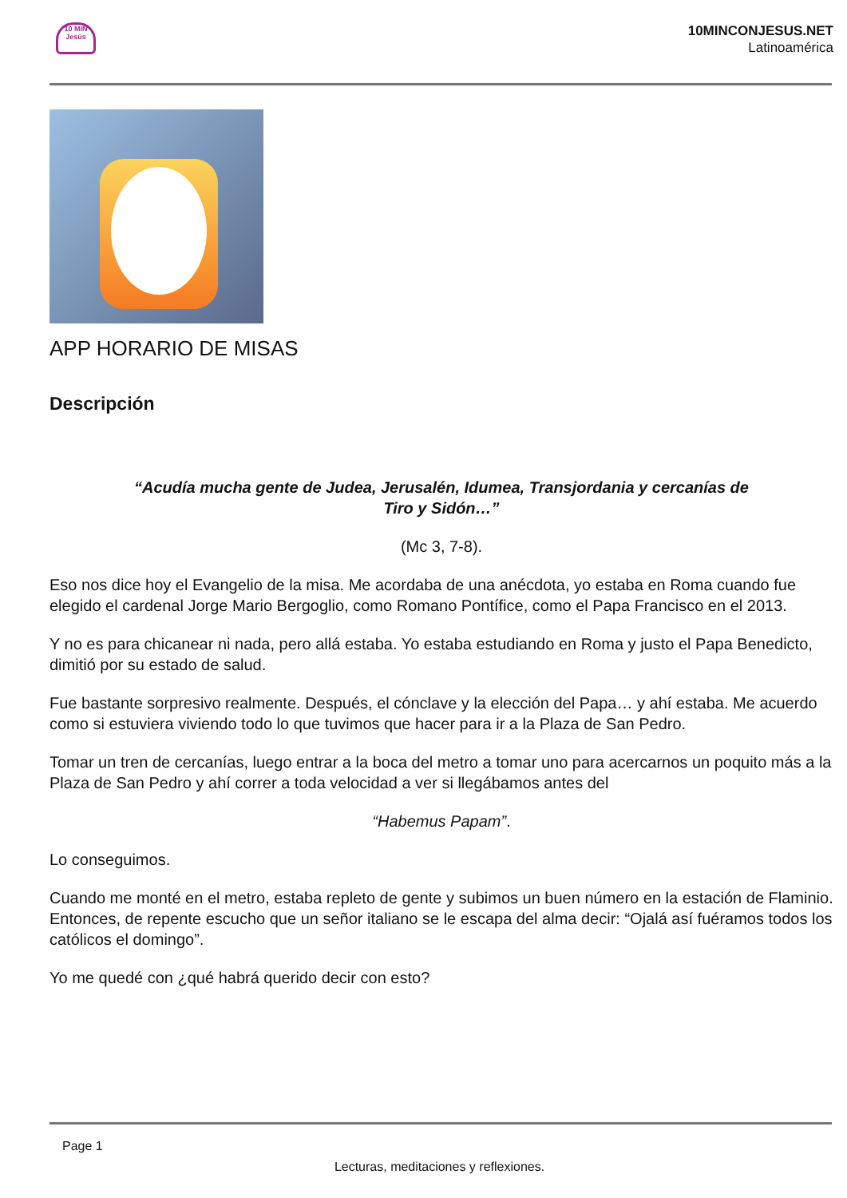10 MIN Jesús
10MINCONJESUS.NET
Latinoamérica
APP HORARIO DE MISAS
Descripción
“Acudía mucha gente de Judea, Jerusalén, Idumea, Transjordania y cercanías de
Tiro y Sidón…”
(Mc 3, 7-8).
Eso nos dice hoy el Evangelio de la misa. Me acordaba de una anécdota, yo estaba en Roma cuando fue elegido el cardenal Jorge Mario Bergoglio, como Romano Pontífice, como el Papa Francisco en el 2013.
Y no es para chicanear ni nada, pero allá estaba. Yo estaba estudiando en Roma y justo el Papa Benedicto, dimitió por su estado de salud.
Fue bastante sorpresivo realmente. Después, el cónclave y la elección del Papa… y ahí estaba. Me acuerdo como si estuviera viviendo todo lo que tuvimos que hacer para ir a la Plaza de San Pedro.
Tomar un tren de cercanías, luego entrar a la boca del metro a tomar uno para acercarnos un poquito más a la Plaza de San Pedro y ahí correr a toda velocidad a ver si llegábamos antes del
“Habemus Papam”.
Lo conseguimos.
Cuando me monté en el metro, estaba repleto de gente y subimos un buen número en la estación de Flaminio. Entonces, de repente escucho que un señor italiano se le escapa del alma decir: “Ojalá así fuéramos todos los católicos el domingo”.
Yo me quedé con ¿qué habrá querido decir con esto?
Page 1
Lecturas, meditaciones y reflexiones.